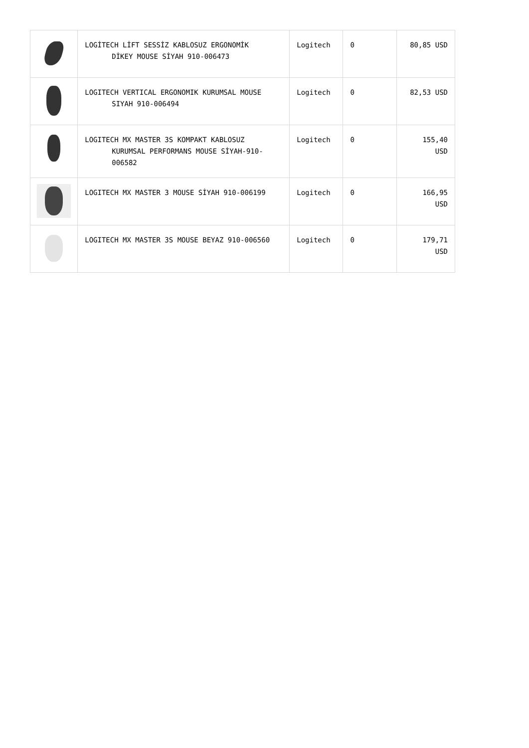| | LOGİTECH LİFT SESSİZ KABLOSUZ ERGONOMİK DİKEY MOUSE SİYAH 910-006473 | Logitech | 0 | 80,85 USD |
| | LOGITECH VERTICAL ERGONOMIK KURUMSAL MOUSE SIYAH 910-006494 | Logitech | 0 | 82,53 USD |
| | LOGITECH MX MASTER 3S KOMPAKT KABLOSUZ KURUMSAL PERFORMANS MOUSE SİYAH-910- 006582 | Logitech | 0 | 155,40 USD |
| | LOGITECH MX MASTER 3 MOUSE SİYAH 910-006199 | Logitech | 0 | 166,95 USD |
| | LOGITECH MX MASTER 3S MOUSE BEYAZ 910-006560 | Logitech | 0 | 179,71 USD |